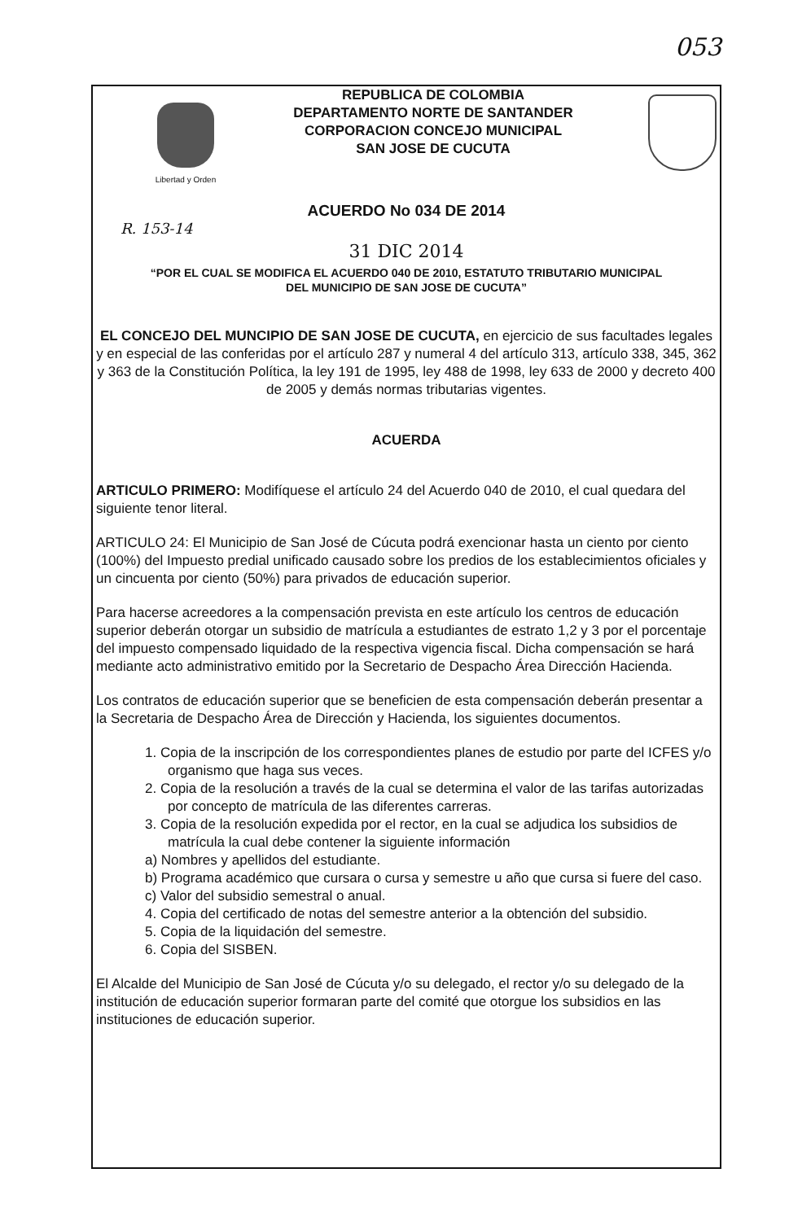053
Libertad y Orden
REPUBLICA DE COLOMBIA
DEPARTAMENTO NORTE DE SANTANDER
CORPORACION CONCEJO MUNICIPAL
SAN JOSE DE CUCUTA
ACUERDO No 034 DE 2014
R. 153-14
31 DIC 2014
“POR EL CUAL SE MODIFICA EL ACUERDO 040 DE 2010, ESTATUTO TRIBUTARIO MUNICIPAL
DEL MUNICIPIO DE SAN JOSE DE CUCUTA”
EL CONCEJO DEL MUNCIPIO DE SAN JOSE DE CUCUTA, en ejercicio de sus facultades legales y en especial de las conferidas por el artículo 287 y numeral 4 del artículo 313, artículo 338, 345, 362 y 363 de la Constitución Política, la ley 191 de 1995, ley 488 de 1998, ley 633 de 2000 y decreto 400 de 2005 y demás normas tributarias vigentes.
ACUERDA
ARTICULO PRIMERO: Modifíquese el artículo 24 del Acuerdo 040 de 2010, el cual quedara del siguiente tenor literal.
ARTICULO 24: El Municipio de San José de Cúcuta podrá exencionar hasta un ciento por ciento (100%) del Impuesto predial unificado causado sobre los predios de los establecimientos oficiales y un cincuenta por ciento (50%) para privados de educación superior.
Para hacerse acreedores a la compensación prevista en este artículo los centros de educación superior deberán otorgar un subsidio de matrícula a estudiantes de estrato 1,2 y 3 por el porcentaje del impuesto compensado liquidado de la respectiva vigencia fiscal. Dicha compensación se hará mediante acto administrativo emitido por la Secretario de Despacho Área Dirección Hacienda.
Los contratos de educación superior que se beneficien de esta compensación deberán presentar a la Secretaria de Despacho Área de Dirección y Hacienda, los siguientes documentos.
1. Copia de la inscripción de los correspondientes planes de estudio por parte del ICFES y/o organismo que haga sus veces.
2. Copia de la resolución a través de la cual se determina el valor de las tarifas autorizadas por concepto de matrícula de las diferentes carreras.
3. Copia de la resolución expedida por el rector, en la cual se adjudica los subsidios de matrícula la cual debe contener la siguiente información
a) Nombres y apellidos del estudiante.
b) Programa académico que cursara o cursa y semestre u año que cursa si fuere del caso.
c) Valor del subsidio semestral o anual.
4. Copia del certificado de notas del semestre anterior a la obtención del subsidio.
5. Copia de la liquidación del semestre.
6. Copia del SISBEN.
El Alcalde del Municipio de San José de Cúcuta y/o su delegado, el rector y/o su delegado de la institución de educación superior formaran parte del comité que otorgue los subsidios en las instituciones de educación superior.